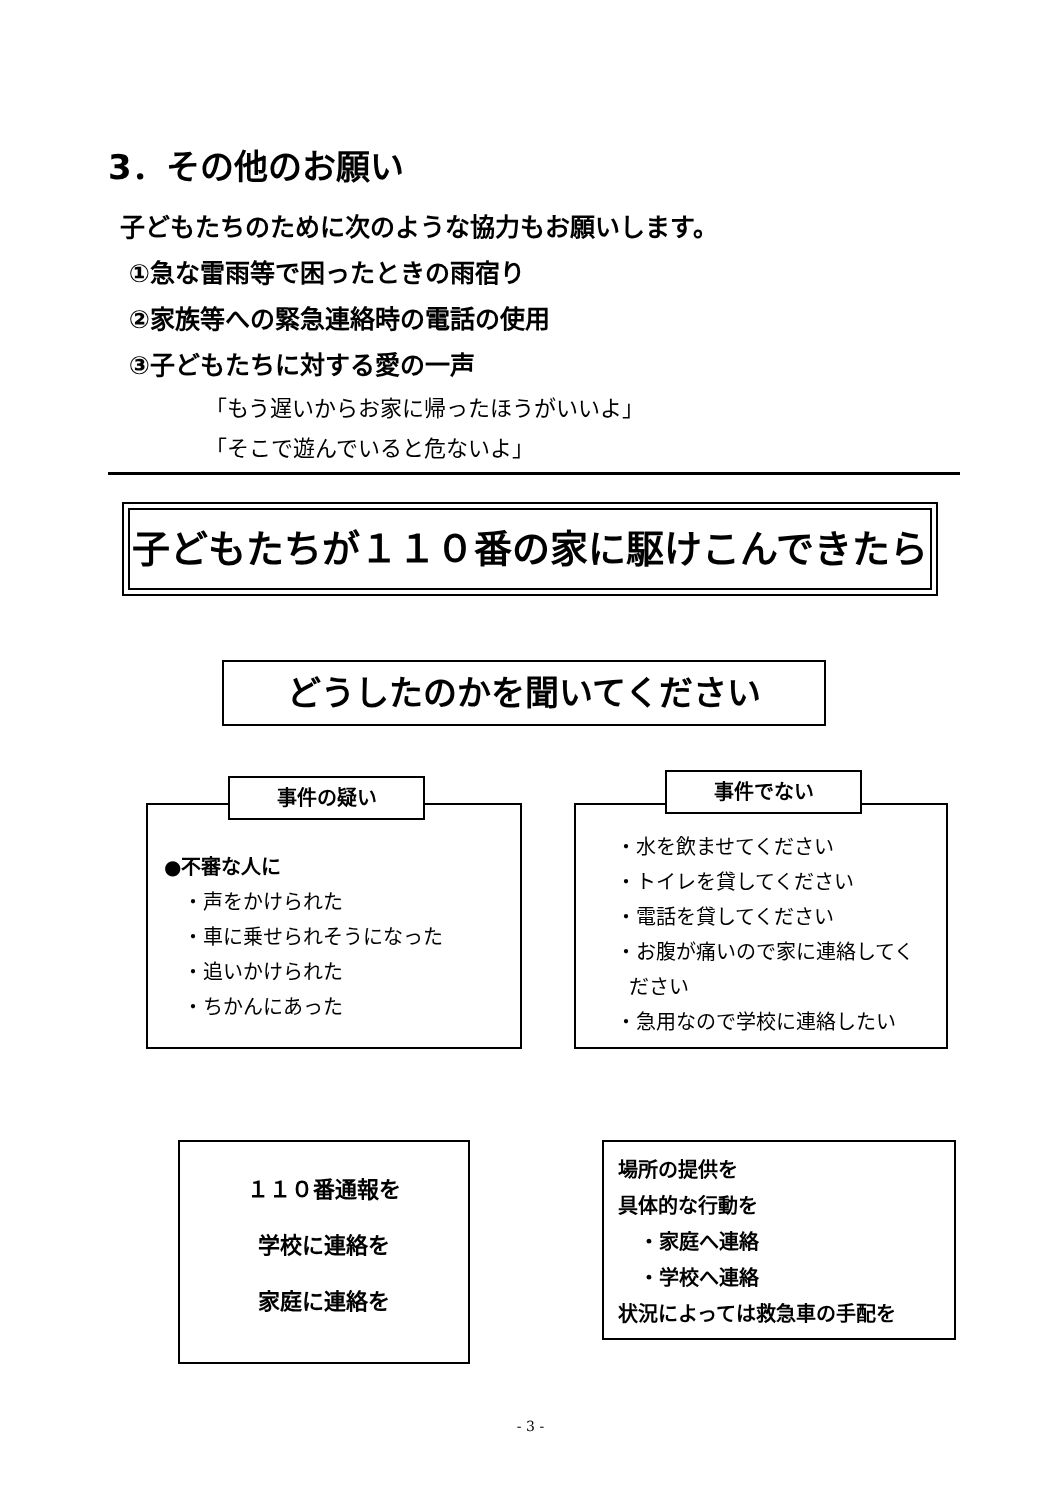3．その他のお願い
子どもたちのために次のような協力もお願いします。
①急な雷雨等で困ったときの雨宿り
②家族等への緊急連絡時の電話の使用
③子どもたちに対する愛の一声
「もう遅いからお家に帰ったほうがいいよ」
「そこで遊んでいると危ないよ」
子どもたちが１１０番の家に駆けこんできたら
どうしたのかを聞いてください
●不審な人に
・声をかけられた
・車に乗せられそうになった
・追いかけられた
・ちかんにあった
事件の疑い
・水を飲ませてください
・トイレを貸してください
・電話を貸してください
・お腹が痛いので家に連絡してく
ださい
・急用なので学校に連絡したい
事件でない
１１０番通報を
学校に連絡を
家庭に連絡を
場所の提供を
具体的な行動を
・家庭へ連絡
・学校へ連絡
状況によっては救急車の手配を
- 3 -